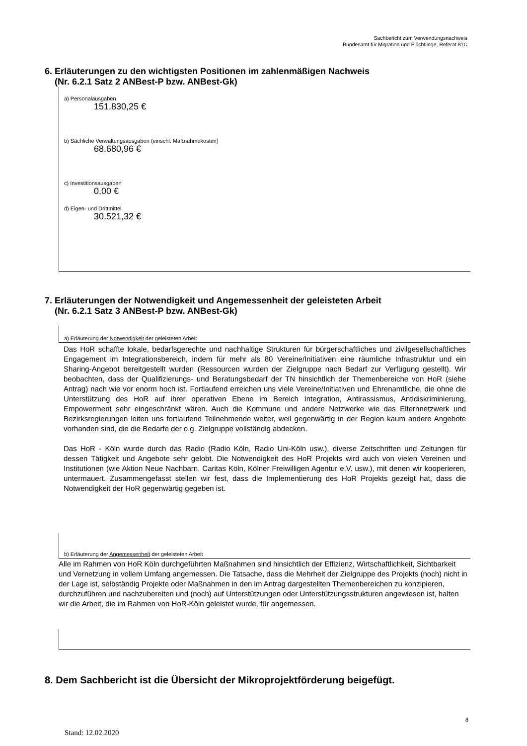Sachbericht zum Verwendungsnachweis
Bundesamt für Migration und Flüchtlinge, Referat 81C
6. Erläuterungen zu den wichtigsten Positionen im zahlenmäßigen Nachweis
(Nr. 6.2.1 Satz 2 ANBest-P bzw. ANBest-Gk)
a) Personalausgaben
151.830,25 €
b) Sächliche Verwaltungsausgaben (einschl. Maßnahmekosten)
68.680,96 €
c) Investitionsausgaben
0,00 €
d) Eigen- und Drittmittel
30.521,32 €
7. Erläuterungen der Notwendigkeit und Angemessenheit der geleisteten Arbeit
(Nr. 6.2.1 Satz 3 ANBest-P bzw. ANBest-Gk)
a) Erläuterung der Notwendigkeit der geleisteten Arbeit
Das HoR schaffte lokale, bedarfsgerechte und nachhaltige Strukturen für bürgerschaftliches und zivilgesellschaftliches Engagement im Integrationsbereich, indem für mehr als 80 Vereine/Initiativen eine räumliche Infrastruktur und ein Sharing-Angebot bereitgestellt wurden (Ressourcen wurden der Zielgruppe nach Bedarf zur Verfügung gestellt). Wir beobachten, dass der Qualifizierungs- und Beratungsbedarf der TN hinsichtlich der Themenbereiche von HoR (siehe Antrag) nach wie vor enorm hoch ist. Fortlaufend erreichen uns viele Vereine/Initiativen und Ehrenamtliche, die ohne die Unterstützung des HoR auf ihrer operativen Ebene im Bereich Integration, Antirassismus, Antidiskriminierung, Empowerment sehr eingeschränkt wären. Auch die Kommune und andere Netzwerke wie das Elternnetzwerk und Bezirksregierungen leiten uns fortlaufend Teilnehmende weiter, weil gegenwärtig in der Region kaum andere Angebote vorhanden sind, die die Bedarfe der o.g. Zielgruppe vollständig abdecken.
Das HoR - Köln wurde durch das Radio (Radio Köln, Radio Uni-Köln usw.), diverse Zeitschriften und Zeitungen für dessen Tätigkeit und Angebote sehr gelobt. Die Notwendigkeit des HoR Projekts wird auch von vielen Vereinen und Institutionen (wie Aktion Neue Nachbarn, Caritas Köln, Kölner Freiwilligen Agentur e.V. usw.), mit denen wir kooperieren, untermauert. Zusammengefasst stellen wir fest, dass die Implementierung des HoR Projekts gezeigt hat, dass die Notwendigkeit der HoR gegenwärtig gegeben ist.
b) Erläuterung der Angemessenheit der geleisteten Arbeit
Alle im Rahmen von HoR Köln durchgeführten Maßnahmen sind hinsichtlich der Effizienz, Wirtschaftlichkeit, Sichtbarkeit und Vernetzung in vollem Umfang angemessen. Die Tatsache, dass die Mehrheit der Zielgruppe des Projekts (noch) nicht in der Lage ist, selbständig Projekte oder Maßnahmen in den im Antrag dargestellten Themenbereichen zu konzipieren, durchzuführen und nachzubereiten und (noch) auf Unterstützungen oder Unterstützungsstrukturen angewiesen ist, halten wir die Arbeit, die im Rahmen von HoR-Köln geleistet wurde, für angemessen.
8. Dem Sachbericht ist die Übersicht der Mikroprojektförderung beigefügt.
8
Stand: 12.02.2020